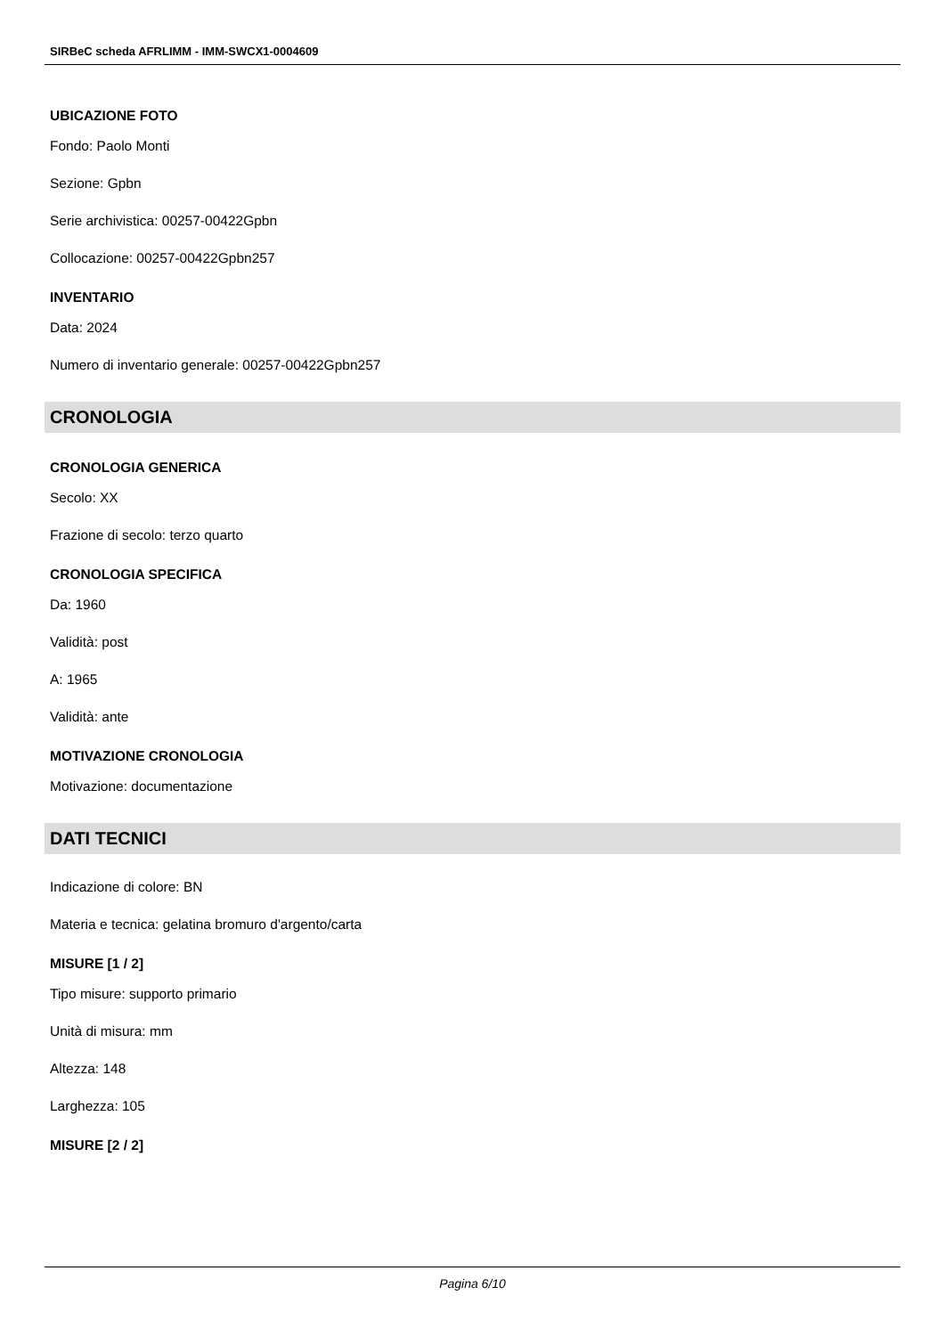SIRBeC scheda AFRLIMM - IMM-SWCX1-0004609
UBICAZIONE FOTO
Fondo: Paolo Monti
Sezione: Gpbn
Serie archivistica: 00257-00422Gpbn
Collocazione: 00257-00422Gpbn257
INVENTARIO
Data: 2024
Numero di inventario generale: 00257-00422Gpbn257
CRONOLOGIA
CRONOLOGIA GENERICA
Secolo: XX
Frazione di secolo: terzo quarto
CRONOLOGIA SPECIFICA
Da: 1960
Validità: post
A: 1965
Validità: ante
MOTIVAZIONE CRONOLOGIA
Motivazione: documentazione
DATI TECNICI
Indicazione di colore: BN
Materia e tecnica: gelatina bromuro d'argento/carta
MISURE [1 / 2]
Tipo misure: supporto primario
Unità di misura: mm
Altezza: 148
Larghezza: 105
MISURE [2 / 2]
Pagina 6/10